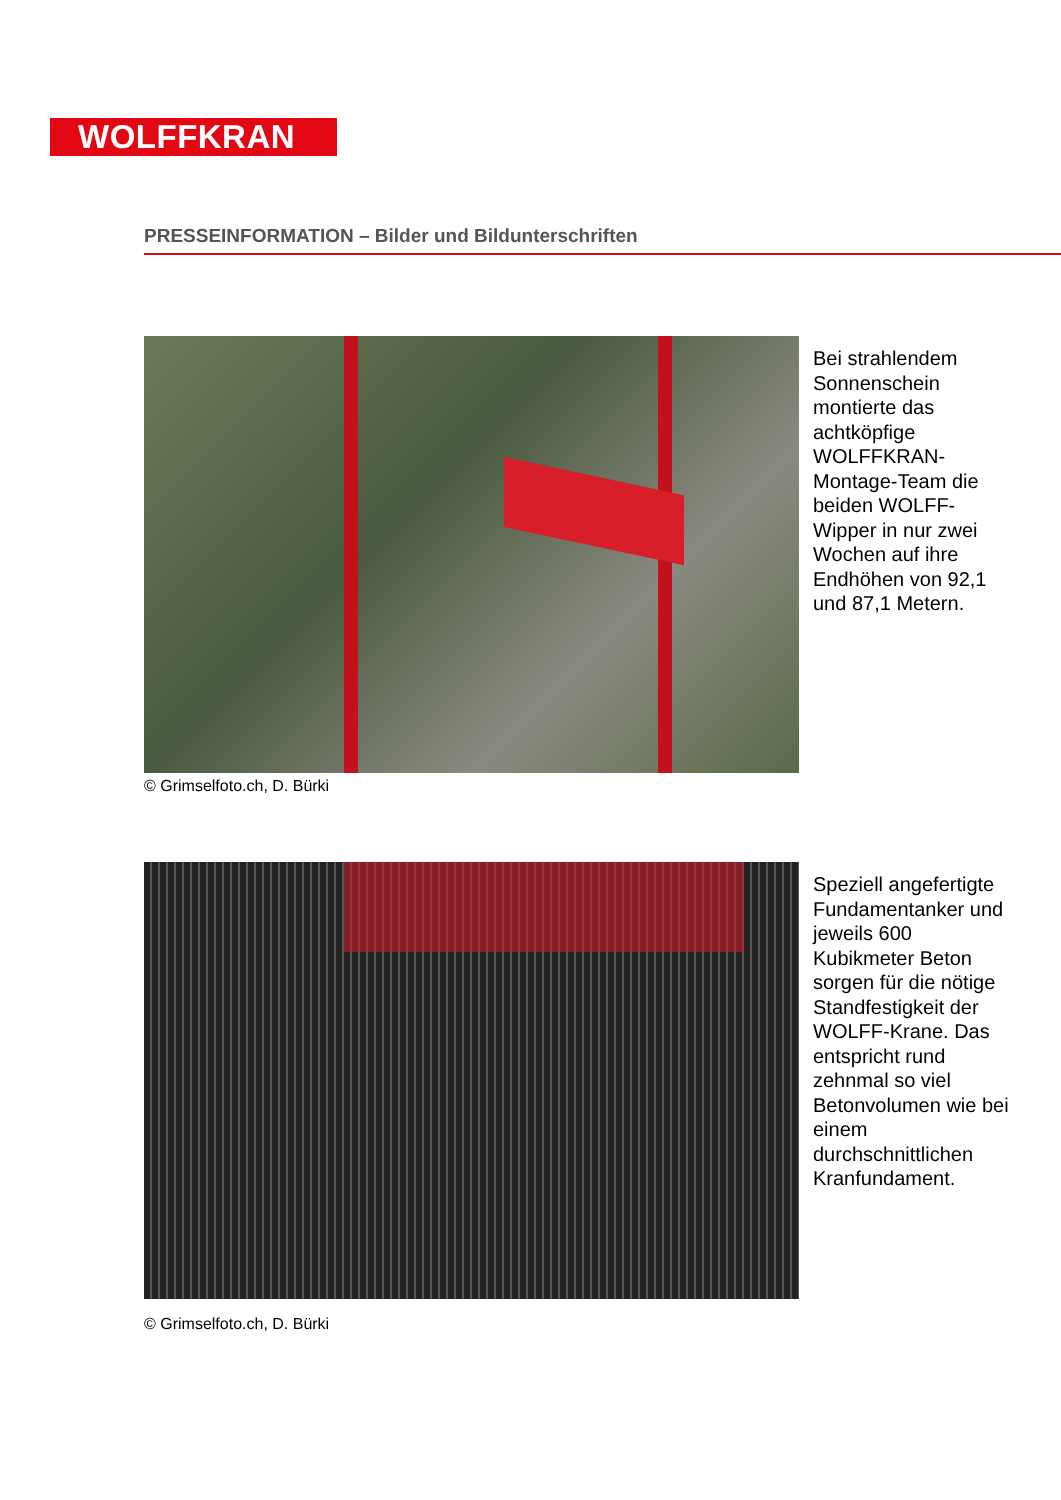WOLFFKRAN
PRESSEINFORMATION – Bilder und Bildunterschriften
© Grimselfoto.ch, D. Bürki
Bei strahlendem Sonnenschein montierte das achtköpfige WOLFFKRAN-Montage-Team die beiden WOLFF-Wipper in nur zwei Wochen auf ihre Endhöhen von 92,1 und 87,1 Metern.
© Grimselfoto.ch, D. Bürki
Speziell angefertigte Fundamentanker und jeweils 600 Kubikmeter Beton sorgen für die nötige Standfestigkeit der WOLFF-Krane. Das entspricht rund zehnmal so viel Betonvolumen wie bei einem durchschnittlichen Kranfundament.